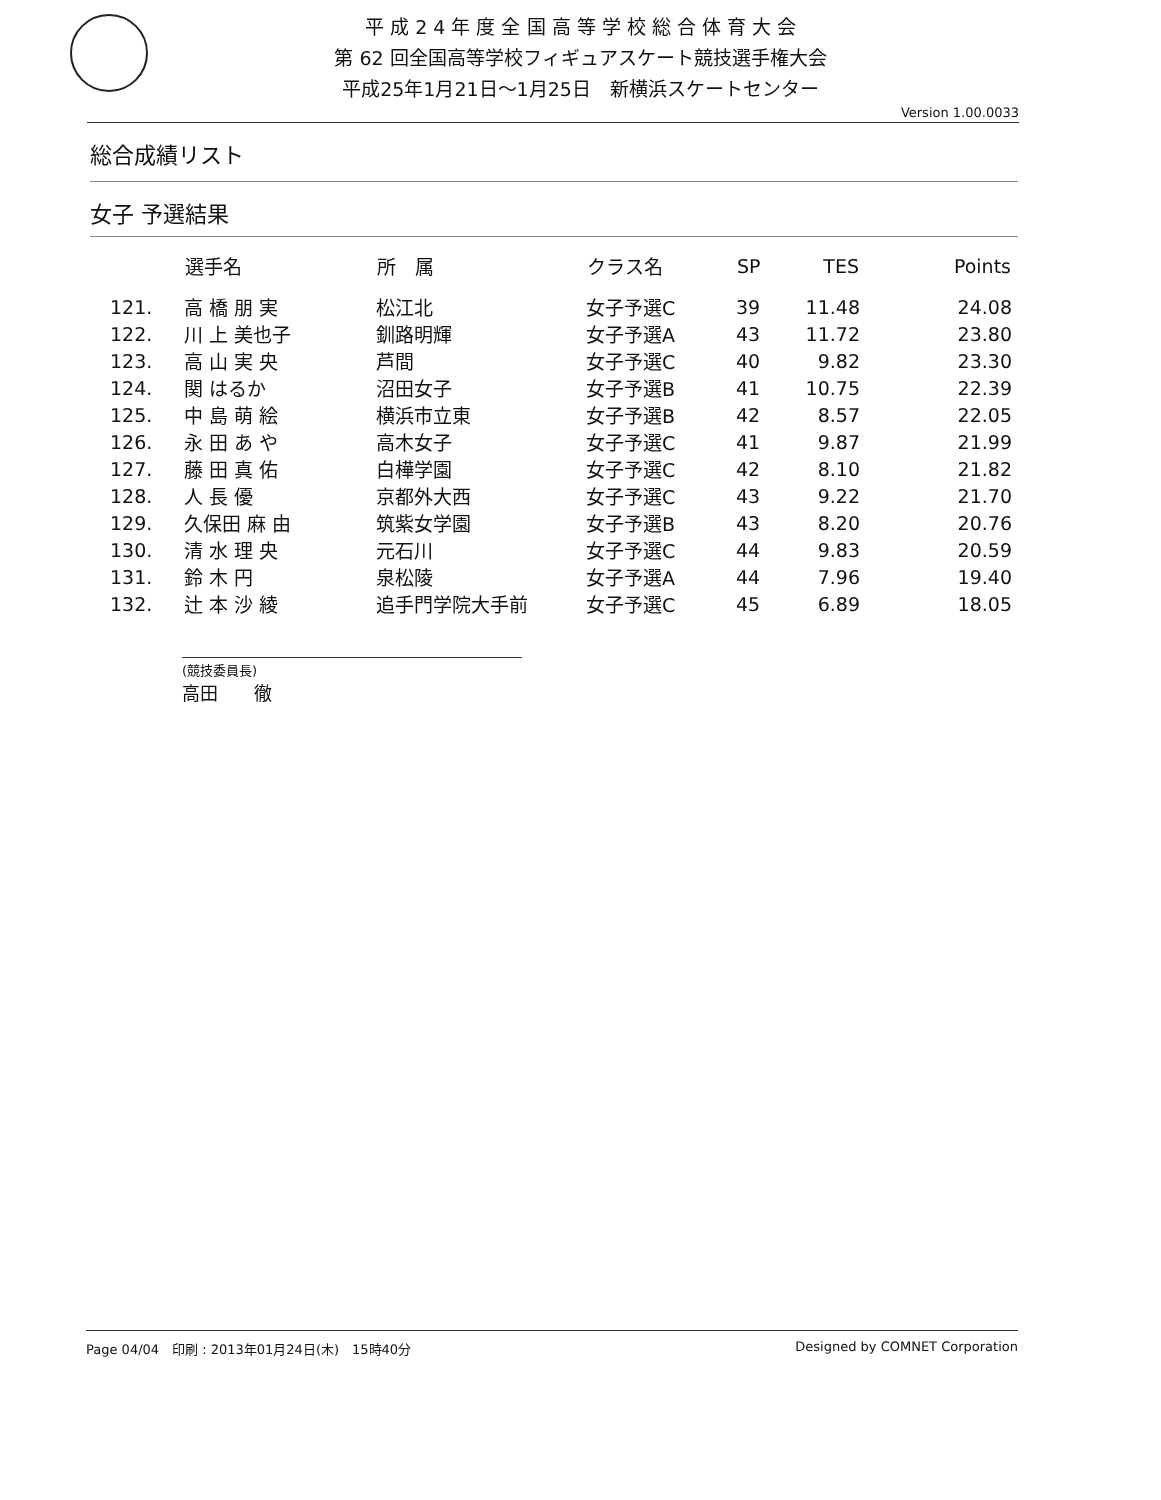平 成 2 4 年 度 全 国 高 等 学 校 総 合 体 育 大 会
第 62 回全国高等学校フィギュアスケート競技選手権大会
平成25年1月21日～1月25日　新横浜スケートセンター
Version 1.00.0033
総合成績リスト
女子 予選結果
| | 選手名 | 所 属 | クラス名 | SP | TES | Points |
| --- | --- | --- | --- | --- | --- | --- |
| 121. | 高 橋 朋 実 | 松江北 | 女子予選C | 39 | 11.48 | 24.08 |
| 122. | 川 上 美也子 | 釧路明輝 | 女子予選A | 43 | 11.72 | 23.80 |
| 123. | 高 山 実 央 | 芦間 | 女子予選C | 40 | 9.82 | 23.30 |
| 124. | 関 はるか | 沼田女子 | 女子予選B | 41 | 10.75 | 22.39 |
| 125. | 中 島 萌 絵 | 横浜市立東 | 女子予選B | 42 | 8.57 | 22.05 |
| 126. | 永 田 あ や | 高木女子 | 女子予選C | 41 | 9.87 | 21.99 |
| 127. | 藤 田 真 佑 | 白樺学園 | 女子予選C | 42 | 8.10 | 21.82 |
| 128. | 人 長 優 | 京都外大西 | 女子予選C | 43 | 9.22 | 21.70 |
| 129. | 久保田 麻 由 | 筑紫女学園 | 女子予選B | 43 | 8.20 | 20.76 |
| 130. | 清 水 理 央 | 元石川 | 女子予選C | 44 | 9.83 | 20.59 |
| 131. | 鈴 木 円 | 泉松陵 | 女子予選A | 44 | 7.96 | 19.40 |
| 132. | 辻 本 沙 綾 | 追手門学院大手前 | 女子予選C | 45 | 6.89 | 18.05 |
(競技委員長)
高田　　徹
Page 04/04　印刷 : 2013年01月24日(木)　15時40分 Designed by COMNET Corporation